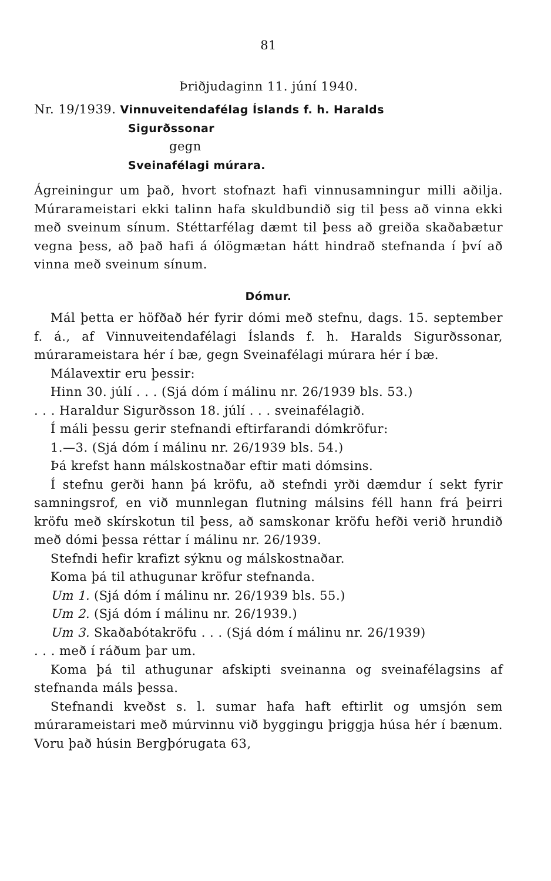81
Þriðjudaginn 11. júní 1940.
Nr. 19/1939. Vinnuveitendafélag Íslands f. h. Haralds
Sigurðssonar
gegn
Sveinafélagi múrara.
Ágreiningur um það, hvort stofnazt hafi vinnusamningur milli aðilja. Múrarameistari ekki talinn hafa skuldbundið sig til þess að vinna ekki með sveinum sínum. Stéttarfélag dæmt til þess að greiða skaðabætur vegna þess, að það hafi á ólögmætan hátt hindrað stefnanda í því að vinna með sveinum sínum.
Dómur.
Mál þetta er höfðað hér fyrir dómi með stefnu, dags. 15. september f. á., af Vinnuveitendafélagi Íslands f. h. Haralds Sigurðssonar, múrarameistara hér í bæ, gegn Sveinafélagi múrara hér í bæ.
Málavextir eru þessir:
Hinn 30. júlí . . . (Sjá dóm í málinu nr. 26/1939 bls. 53.)
. . . Haraldur Sigurðsson 18. júlí . . . sveinafélagið.
Í máli þessu gerir stefnandi eftirfarandi dómkröfur:
1.—3. (Sjá dóm í málinu nr. 26/1939 bls. 54.)
Þá krefst hann málskostnaðar eftir mati dómsins.
Í stefnu gerði hann þá kröfu, að stefndi yrði dæmdur í sekt fyrir samningsrof, en við munnlegan flutning málsins féll hann frá þeirri kröfu með skírskotun til þess, að samskonar kröfu hefði verið hrundið með dómi þessa réttar í málinu nr. 26/1939.
Stefndi hefir krafizt sýknu og málskostnaðar.
Koma þá til athugunar kröfur stefnanda.
Um 1. (Sjá dóm í málinu nr. 26/1939 bls. 55.)
Um 2. (Sjá dóm í málinu nr. 26/1939.)
Um 3. Skaðabótakröfu . . . (Sjá dóm í málinu nr. 26/1939)
. . . með í ráðum þar um.
Koma þá til athugunar afskipti sveinanna og sveinafélagsins af stefnanda máls þessa.
Stefnandi kveðst s. l. sumar hafa haft eftirlit og umsjón sem múrarameistari með múrvinnu við byggingu þriggja húsa hér í bænum. Voru það húsin Bergþórugata 63,